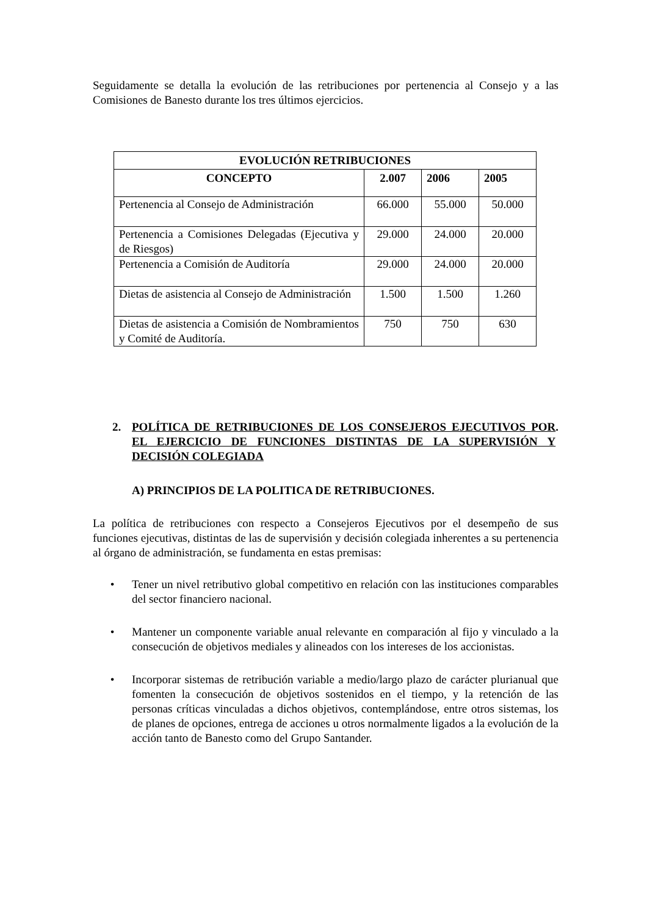Seguidamente se detalla la evolución de las retribuciones por pertenencia al Consejo y a las Comisiones de Banesto durante los tres últimos ejercicios.
| EVOLUCIÓN RETRIBUCIONES | | | |
| --- | --- | --- | --- |
| CONCEPTO | 2.007 | 2006 | 2005 |
| Pertenencia al Consejo de Administración | 66.000 | 55.000 | 50.000 |
| Pertenencia a Comisiones Delegadas (Ejecutiva y de Riesgos) | 29.000 | 24.000 | 20.000 |
| Pertenencia a Comisión de Auditoría | 29.000 | 24.000 | 20.000 |
| Dietas de asistencia al Consejo de Administración | 1.500 | 1.500 | 1.260 |
| Dietas de asistencia a Comisión de Nombramientos y Comité de Auditoría. | 750 | 750 | 630 |
2. POLÍTICA DE RETRIBUCIONES DE LOS CONSEJEROS EJECUTIVOS POR EL EJERCICIO DE FUNCIONES DISTINTAS DE LA SUPERVISIÓN Y DECISIÓN COLEGIADA.
A) PRINCIPIOS DE LA POLITICA DE RETRIBUCIONES.
La política de retribuciones con respecto a Consejeros Ejecutivos por el desempeño de sus funciones ejecutivas, distintas de las de supervisión y decisión colegiada inherentes a su pertenencia al órgano de administración, se fundamenta en estas premisas:
• Tener un nivel retributivo global competitivo en relación con las instituciones comparables del sector financiero nacional.
• Mantener un componente variable anual relevante en comparación al fijo y vinculado a la consecución de objetivos mediales y alineados con los intereses de los accionistas.
• Incorporar sistemas de retribución variable a medio/largo plazo de carácter plurianual que fomenten la consecución de objetivos sostenidos en el tiempo, y la retención de las personas críticas vinculadas a dichos objetivos, contemplándose, entre otros sistemas, los de planes de opciones, entrega de acciones u otros normalmente ligados a la evolución de la acción tanto de Banesto como del Grupo Santander.